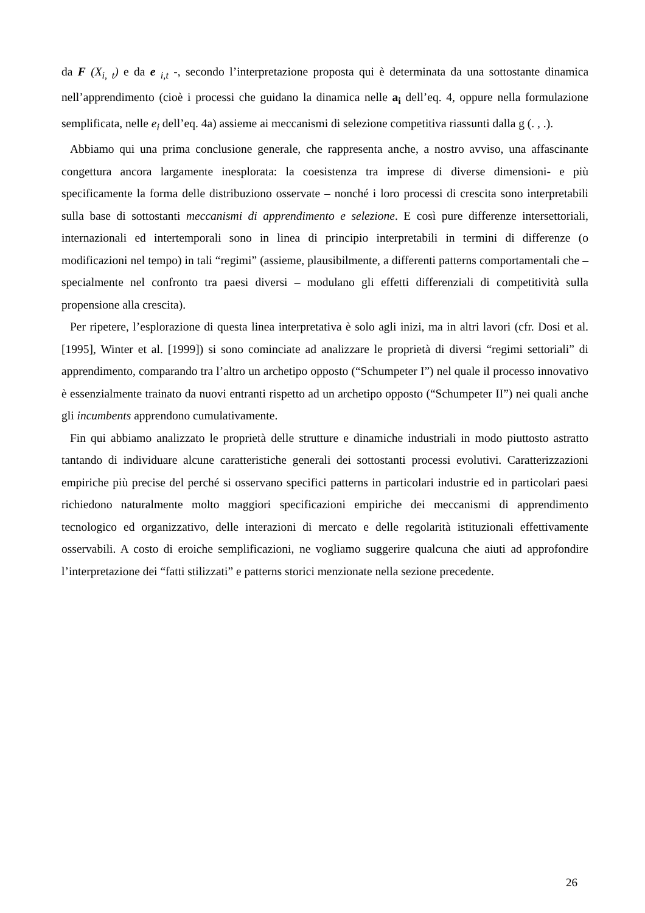da F (X<sub>i, t</sub>) e da e <sub>i,t</sub> -, secondo l’interpretazione proposta qui è determinata da una sottostante dinamica nell’apprendimento (cioè i processi che guidano la dinamica nelle a<sub>i</sub> dell’eq. 4, oppure nella formulazione semplificata, nelle e<sub>i</sub> dell’eq. 4a) assieme ai meccanismi di selezione competitiva riassunti dalla g (. , .).
Abbiamo qui una prima conclusione generale, che rappresenta anche, a nostro avviso, una affascinante congettura ancora largamente inesplorata: la coesistenza tra imprese di diverse dimensioni- e più specificamente la forma delle distribuziono osservate – nonché i loro processi di crescita sono interpretabili sulla base di sottostanti meccanismi di apprendimento e selezione. E così pure differenze intersettoriali, internazionali ed intertemporali sono in linea di principio interpretabili in termini di differenze (o modificazioni nel tempo) in tali “regimi” (assieme, plausibilmente, a differenti patterns comportamentali che – specialmente nel confronto tra paesi diversi – modulano gli effetti differenziali di competitività sulla propensione alla crescita).
Per ripetere, l’esplorazione di questa linea interpretativa è solo agli inizi, ma in altri lavori (cfr. Dosi et al. [1995], Winter et al. [1999]) si sono cominciate ad analizzare le proprietà di diversi “regimi settoriali” di apprendimento, comparando tra l’altro un archetipo opposto (“Schumpeter I”) nel quale il processo innovativo è essenzialmente trainato da nuovi entranti rispetto ad un archetipo opposto (“Schumpeter II”) nei quali anche gli incumbents apprendono cumulativamente.
Fin qui abbiamo analizzato le proprietà delle strutture e dinamiche industriali in modo piuttosto astratto tantando di individuare alcune caratteristiche generali dei sottostanti processi evolutivi. Caratterizzazioni empiriche più precise del perché si osservano specifici patterns in particolari industrie ed in particolari paesi richiedono naturalmente molto maggiori specificazioni empiriche dei meccanismi di apprendimento tecnologico ed organizzativo, delle interazioni di mercato e delle regolarità istituzionali effettivamente osservabili. A costo di eroiche semplificazioni, ne vogliamo suggerire qualcuna che aiuti ad approfondire l’interpretazione dei “fatti stilizzati” e patterns storici menzionate nella sezione precedente.
26